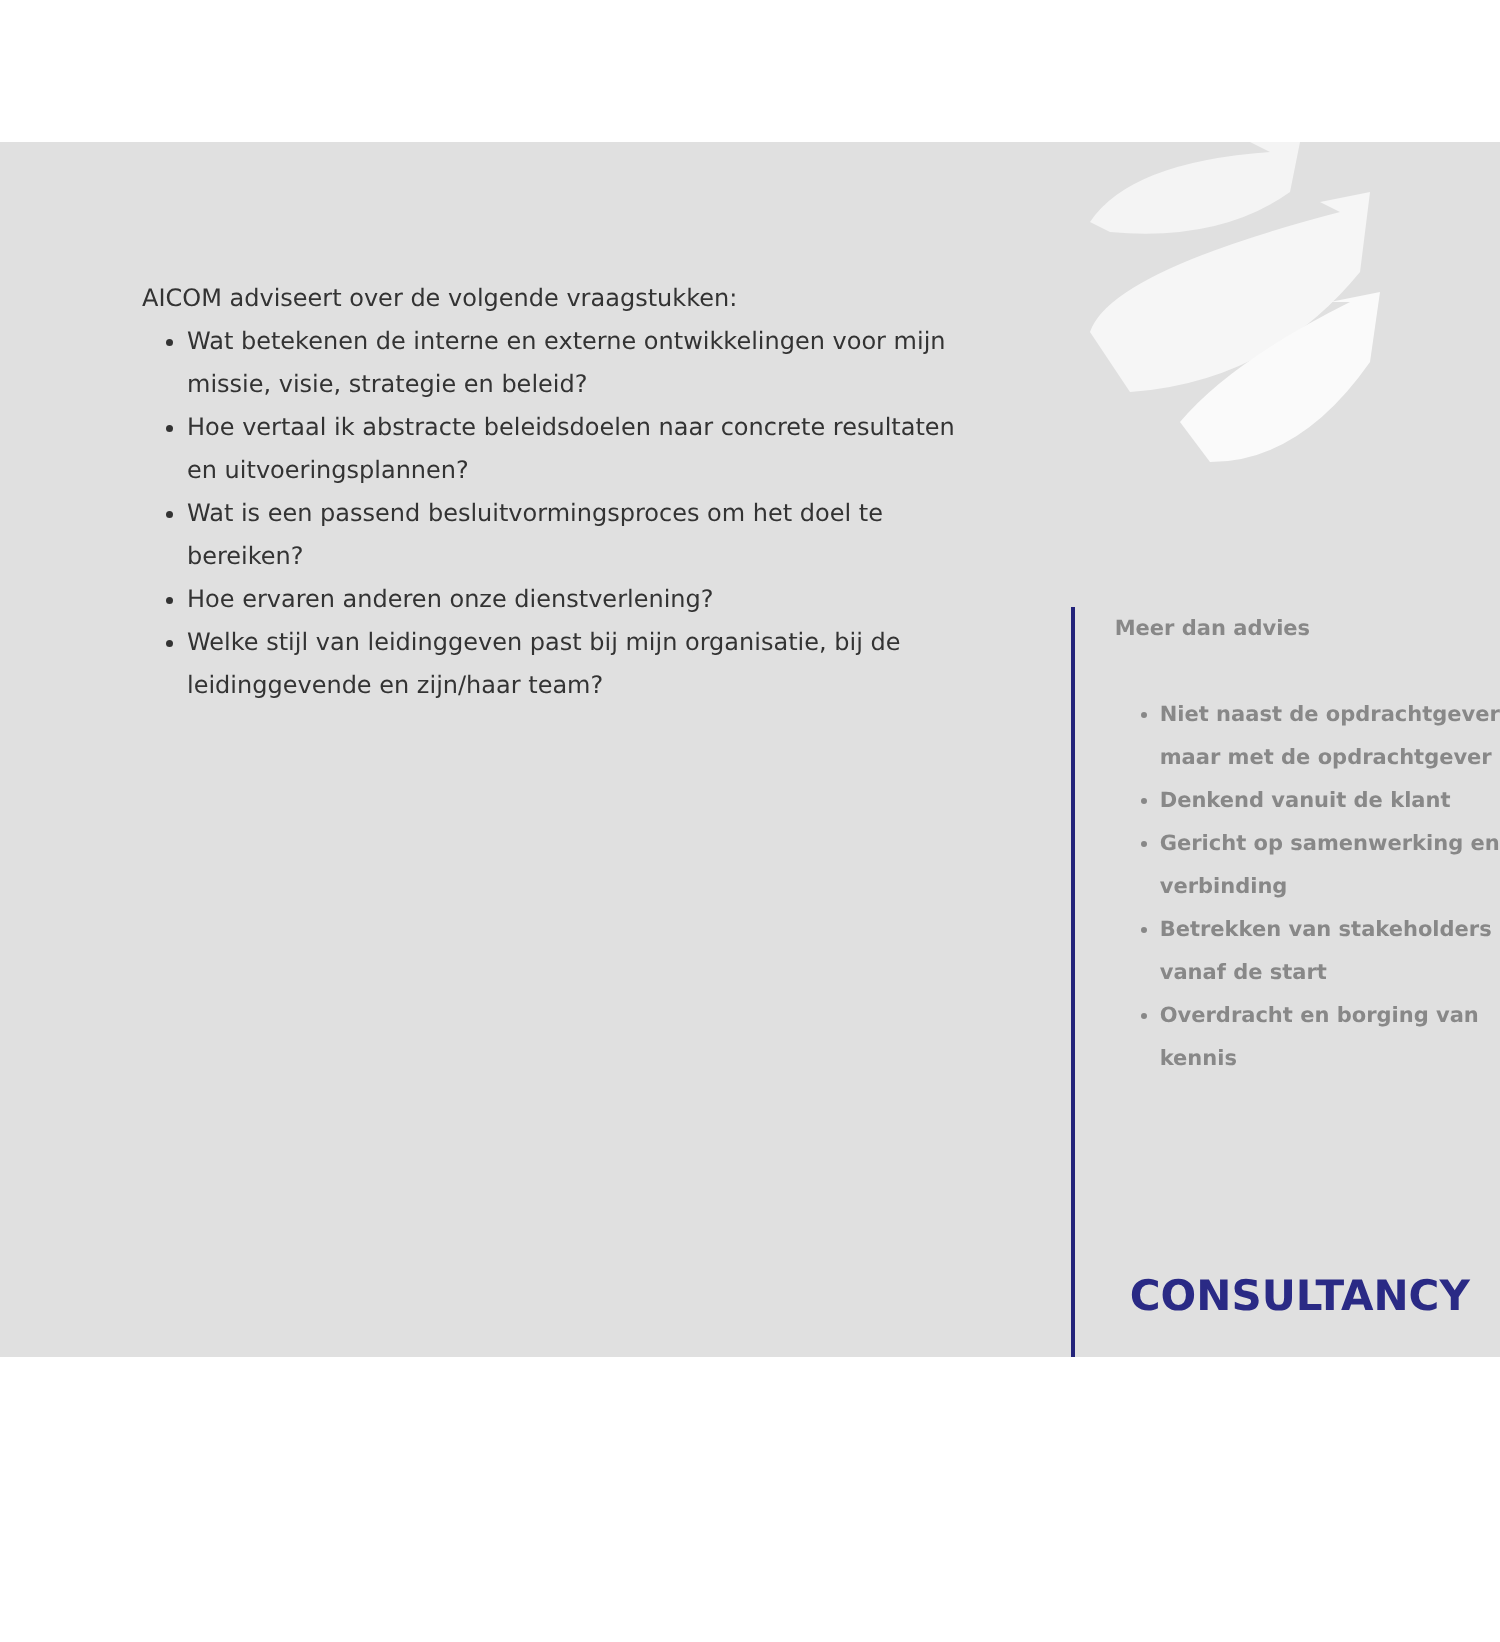AICOM adviseert over de volgende vraagstukken:
Wat betekenen de interne en externe ontwikkelingen voor mijn missie, visie, strategie en beleid?
Hoe vertaal ik abstracte beleidsdoelen naar concrete resultaten en uitvoeringsplannen?
Wat is een passend besluitvormingsproces om het doel te bereiken?
Hoe ervaren anderen onze dienstverlening?
Welke stijl van leidinggeven past bij mijn organisatie, bij de leidinggevende en zijn/haar team?
Meer dan advies
Niet naast de opdrachtgever maar met de opdrachtgever
Denkend vanuit de klant
Gericht op samenwerking en verbinding
Betrekken van stakeholders vanaf de start
Overdracht en borging van kennis
CONSULTANCY